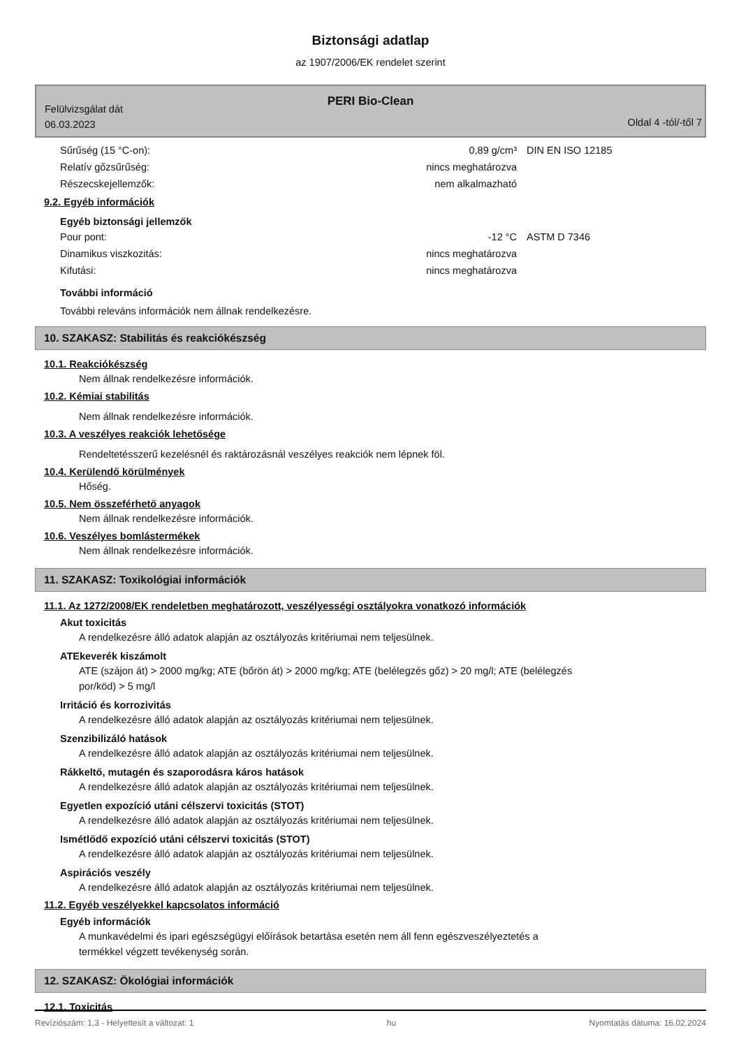Biztonsági adatlap
az 1907/2006/EK rendelet szerint
PERI Bio-Clean
Felülvizsgálat dát
06.03.2023
Oldal 4 -tól/-től 7
| Sűrűség (15 °C-on): | 0,89 g/cm³ | DIN EN ISO 12185 |
| Relatív gőzsűrűség: | nincs meghatározva | |
| Részecskejellemzők: | nem alkalmazható | |
9.2. Egyéb információk
Egyéb biztonsági jellemzők
| Pour pont: | -12 °C | ASTM D 7346 |
| Dinamikus viszkozitás: | nincs meghatározva | |
| Kifutási: | nincs meghatározva | |
További információ
További releváns információk nem állnak rendelkezésre.
10. SZAKASZ: Stabilitás és reakciókészség
10.1. Reakciókészség
Nem állnak rendelkezésre információk.
10.2. Kémiai stabilitás
Nem állnak rendelkezésre információk.
10.3. A veszélyes reakciók lehetősége
Rendeltetésszerű kezelésnél és raktározásnál veszélyes reakciók nem lépnek föl.
10.4. Kerülendő körülmények
Hőség.
10.5. Nem összeférhető anyagok
Nem állnak rendelkezésre információk.
10.6. Veszélyes bomlástermékek
Nem állnak rendelkezésre információk.
11. SZAKASZ: Toxikológiai információk
11.1. Az 1272/2008/EK rendeletben meghatározott, veszélyességi osztályokra vonatkozó információk
Akut toxicitás
A rendelkezésre álló adatok alapján az osztályozás kritériumai nem teljesülnek.
ATEkeverék kiszámolt
ATE (szájon át) > 2000 mg/kg; ATE (bőrön át) > 2000 mg/kg; ATE (belélegzés gőz) > 20 mg/l; ATE (belélegzés
por/köd) > 5 mg/l
Irritáció és korrozivitás
A rendelkezésre álló adatok alapján az osztályozás kritériumai nem teljesülnek.
Szenzibilizáló hatások
A rendelkezésre álló adatok alapján az osztályozás kritériumai nem teljesülnek.
Rákkeltő, mutagén és szaporodásra káros hatások
A rendelkezésre álló adatok alapján az osztályozás kritériumai nem teljesülnek.
Egyetlen expozíció utáni célszervi toxicitás (STOT)
A rendelkezésre álló adatok alapján az osztályozás kritériumai nem teljesülnek.
Ismétlődő expozíció utáni célszervi toxicitás (STOT)
A rendelkezésre álló adatok alapján az osztályozás kritériumai nem teljesülnek.
Aspirációs veszély
A rendelkezésre álló adatok alapján az osztályozás kritériumai nem teljesülnek.
11.2. Egyéb veszélyekkel kapcsolatos információ
Egyéb információk
A munkavédelmi és ipari egészségügyi előírások betartása esetén nem áll fenn egészveszélyeztetés a
termékkel végzett tevékenység során.
12. SZAKASZ: Ökológiai információk
12.1. Toxicitás
Revíziószám: 1,3 - Helyettesít a változat: 1 hu Nyomtatás dátuma: 16.02.2024